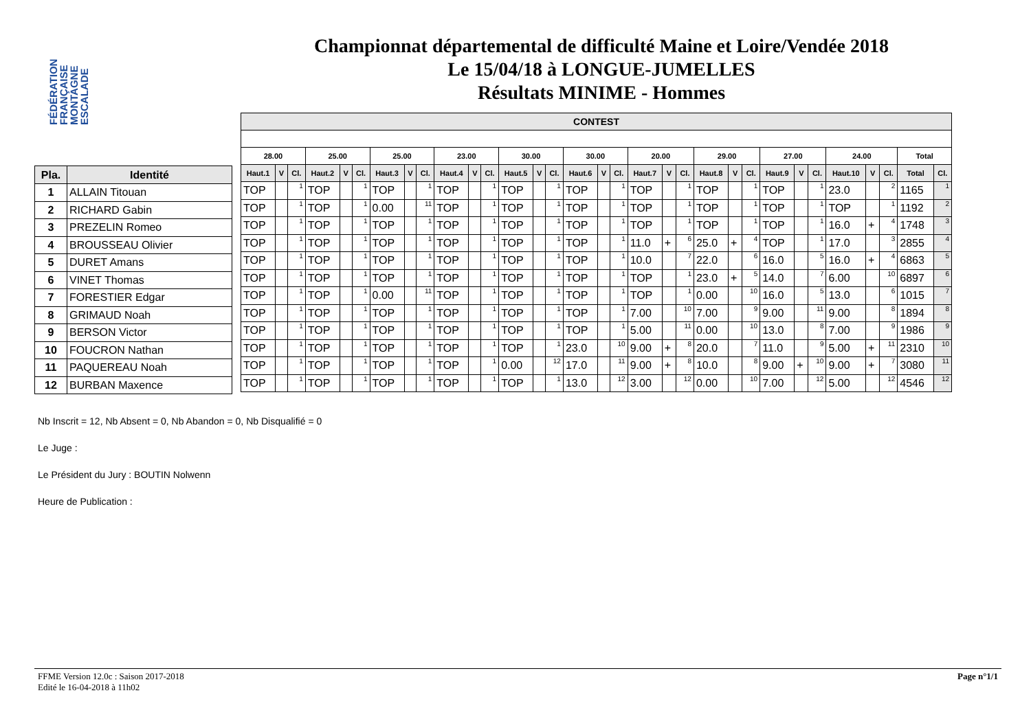FÉDÉRATION FRANÇAISE MONTAGNE ESCALADE
Championnat départemental de difficulté Maine et Loire/Vendée 2018
Le 15/04/18 à LONGUE-JUMELLES
Résultats MINIME - Hommes
| Pla. | Identité |
| --- | --- |
| 1 | ALLAIN Titouan |
| 2 | RICHARD Gabin |
| 3 | PREZELIN Romeo |
| 4 | BROUSSEAU Olivier |
| 5 | DURET Amans |
| 6 | VINET Thomas |
| 7 | FORESTIER Edgar |
| 8 | GRIMAUD Noah |
| 9 | BERSON Victor |
| 10 | FOUCRON Nathan |
| 11 | PAQUEREAU Noah |
| 12 | BURBAN Maxence |
| CONTEST | | | | | | | | | | | | | | | | | | | | | | | | | | | | | | | |
| --- | --- | --- | --- | --- | --- | --- | --- | --- | --- | --- | --- | --- | --- | --- | --- | --- | --- | --- | --- | --- | --- | --- | --- | --- | --- | --- | --- | --- | --- | --- | --- |
| 28.00 | | | 25.00 | | | 25.00 | | | 23.00 | | | 30.00 | | | 30.00 | | | 20.00 | | | 29.00 | | | 27.00 | | | 24.00 | | | Total | |
| Haut.1 | V | Cl. | Haut.2 | V | Cl. | Haut.3 | V | Cl. | Haut.4 | V | Cl. | Haut.5 | V | Cl. | Haut.6 | V | Cl. | Haut.7 | V | Cl. | Haut.8 | V | Cl. | Haut.9 | V | Cl. | Haut.10 | V | Cl. | Total | Cl. |
| TOP | | 1 | TOP | | 1 | TOP | | 1 | TOP | | 1 | TOP | | 1 | TOP | | 1 | TOP | | 1 | TOP | | 1 | TOP | | 1 | 23.0 | | 2 | 1165 | 1 |
| TOP | | 1 | TOP | | 1 | 0.00 | | 11 | TOP | | 1 | TOP | | 1 | TOP | | 1 | TOP | | 1 | TOP | | 1 | TOP | | 1 | TOP | | 1 | 1192 | 2 |
| TOP | | 1 | TOP | | 1 | TOP | | 1 | TOP | | 1 | TOP | | 1 | TOP | | 1 | TOP | | 1 | TOP | | 1 | TOP | | 1 | 16.0 | + | 4 | 1748 | 3 |
| TOP | | 1 | TOP | | 1 | TOP | | 1 | TOP | | 1 | TOP | | 1 | TOP | | 1 | 11.0 | + | 6 | 25.0 | + | 4 | TOP | | 1 | 17.0 | | 3 | 2855 | 4 |
| TOP | | 1 | TOP | | 1 | TOP | | 1 | TOP | | 1 | TOP | | 1 | TOP | | 1 | 10.0 | | 7 | 22.0 | | 6 | 16.0 | | 5 | 16.0 | + | 4 | 6863 | 5 |
| TOP | | 1 | TOP | | 1 | TOP | | 1 | TOP | | 1 | TOP | | 1 | TOP | | 1 | TOP | | 1 | 23.0 | + | 5 | 14.0 | | 7 | 6.00 | | 10 | 6897 | 6 |
| TOP | | 1 | TOP | | 1 | 0.00 | | 11 | TOP | | 1 | TOP | | 1 | TOP | | 1 | TOP | | 1 | 0.00 | | 10 | 16.0 | | 5 | 13.0 | | 6 | 1015 | 7 |
| TOP | | 1 | TOP | | 1 | TOP | | 1 | TOP | | 1 | TOP | | 1 | TOP | | 1 | 7.00 | | 10 | 7.00 | | 9 | 9.00 | | 11 | 9.00 | | 8 | 1894 | 8 |
| TOP | | 1 | TOP | | 1 | TOP | | 1 | TOP | | 1 | TOP | | 1 | TOP | | 1 | 5.00 | | 11 | 0.00 | | 10 | 13.0 | | 8 | 7.00 | | 9 | 1986 | 9 |
| TOP | | 1 | TOP | | 1 | TOP | | 1 | TOP | | 1 | TOP | | 1 | 23.0 | | 10 | 9.00 | + | 8 | 20.0 | | 7 | 11.0 | | 9 | 5.00 | + | 11 | 2310 | 10 |
| TOP | | 1 | TOP | | 1 | TOP | | 1 | TOP | | 1 | 0.00 | | 12 | 17.0 | | 11 | 9.00 | + | 8 | 10.0 | | 8 | 9.00 | + | 10 | 9.00 | + | 7 | 3080 | 11 |
| TOP | | 1 | TOP | | 1 | TOP | | 1 | TOP | | 1 | TOP | | 1 | 13.0 | | 12 | 3.00 | | 12 | 0.00 | | 10 | 7.00 | | 12 | 5.00 | | 12 | 4546 | 12 |
Nb Inscrit = 12, Nb Absent = 0, Nb Abandon = 0, Nb Disqualifié = 0
Le Juge :
Le Président du Jury : BOUTIN Nolwenn
Heure de Publication :
FFME Version 12.0c : Saison 2017-2018
Edité le 16-04-2018 à 11h02
Page n°1/1